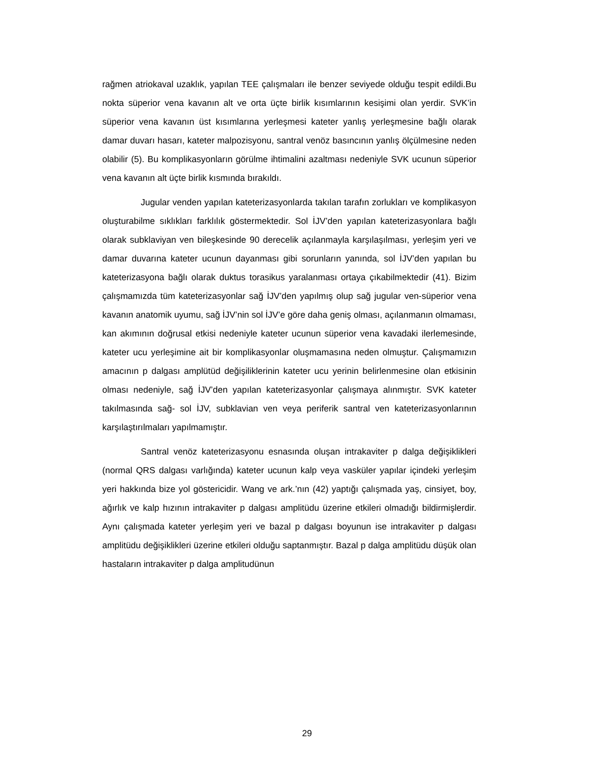rağmen atriokaval uzaklık, yapılan TEE çalışmaları ile benzer seviyede olduğu tespit edildi.Bu nokta süperior vena kavanın alt ve orta üçte birlik kısımlarının kesişimi olan yerdir. SVK’in süperior vena kavanın üst kısımlarına yerleşmesi kateter yanlış yerleşmesine bağlı olarak damar duvarı hasarı, kateter malpozisyonu, santral venöz basıncının yanlış ölçülmesine neden olabilir (5). Bu komplikasyonların görülme ihtimalini azaltması nedeniyle SVK ucunun süperior vena kavanın alt üçte birlik kısmında bırakıldı.
Jugular venden yapılan kateterizasyonlarda takılan tarafın zorlukları ve komplikasyon oluşturabilme sıklıkları farklılık göstermektedir. Sol İJV’den yapılan kateterizasyonlara bağlı olarak subklaviyan ven bileşkesinde 90 derecelik açılanmayla karşılaşılması, yerleşim yeri ve damar duvarına kateter ucunun dayanması gibi sorunların yanında, sol İJV’den yapılan bu kateterizasyona bağlı olarak duktus torasikus yaralanması ortaya çıkabilmektedir (41). Bizim çalışmamızda tüm kateterizasyonlar sağ İJV’den yapılmış olup sağ jugular ven-süperior vena kavanın anatomik uyumu, sağ İJV’nin sol İJV’e göre daha geniş olması, açılanmanın olmaması, kan akımının doğrusal etkisi nedeniyle kateter ucunun süperior vena kavadaki ilerlemesinde, kateter ucu yerleşimine ait bir komplikasyonlar oluşmamasına neden olmuştur. Çalışmamızın amacının p dalgası amplütüd değişiliklerinin kateter ucu yerinin belirlenmesine olan etkisinin olması nedeniyle, sağ İJV’den yapılan kateterizasyonlar çalışmaya alınmıştır. SVK kateter takılmasında sağ- sol İJV, subklavian ven veya periferik santral ven kateterizasyonlarının karşılaştırılmaları yapılmamıştır.
Santral venöz kateterizasyonu esnasında oluşan intrakaviter p dalga değişiklikleri (normal QRS dalgası varlığında) kateter ucunun kalp veya vasküler yapılar içindeki yerleşim yeri hakkında bize yol göstericidir. Wang ve ark.’nın (42) yaptığı çalışmada yaş, cinsiyet, boy, ağırlık ve kalp hızının intrakaviter p dalgası amplitüdu üzerine etkileri olmadığı bildirmişlerdir. Aynı çalışmada kateter yerleşim yeri ve bazal p dalgası boyunun ise intrakaviter p dalgası amplitüdu değişiklikleri üzerine etkileri olduğu saptanmıştır. Bazal p dalga amplitüdu düşük olan hastaların intrakaviter p dalga amplitudünun
29